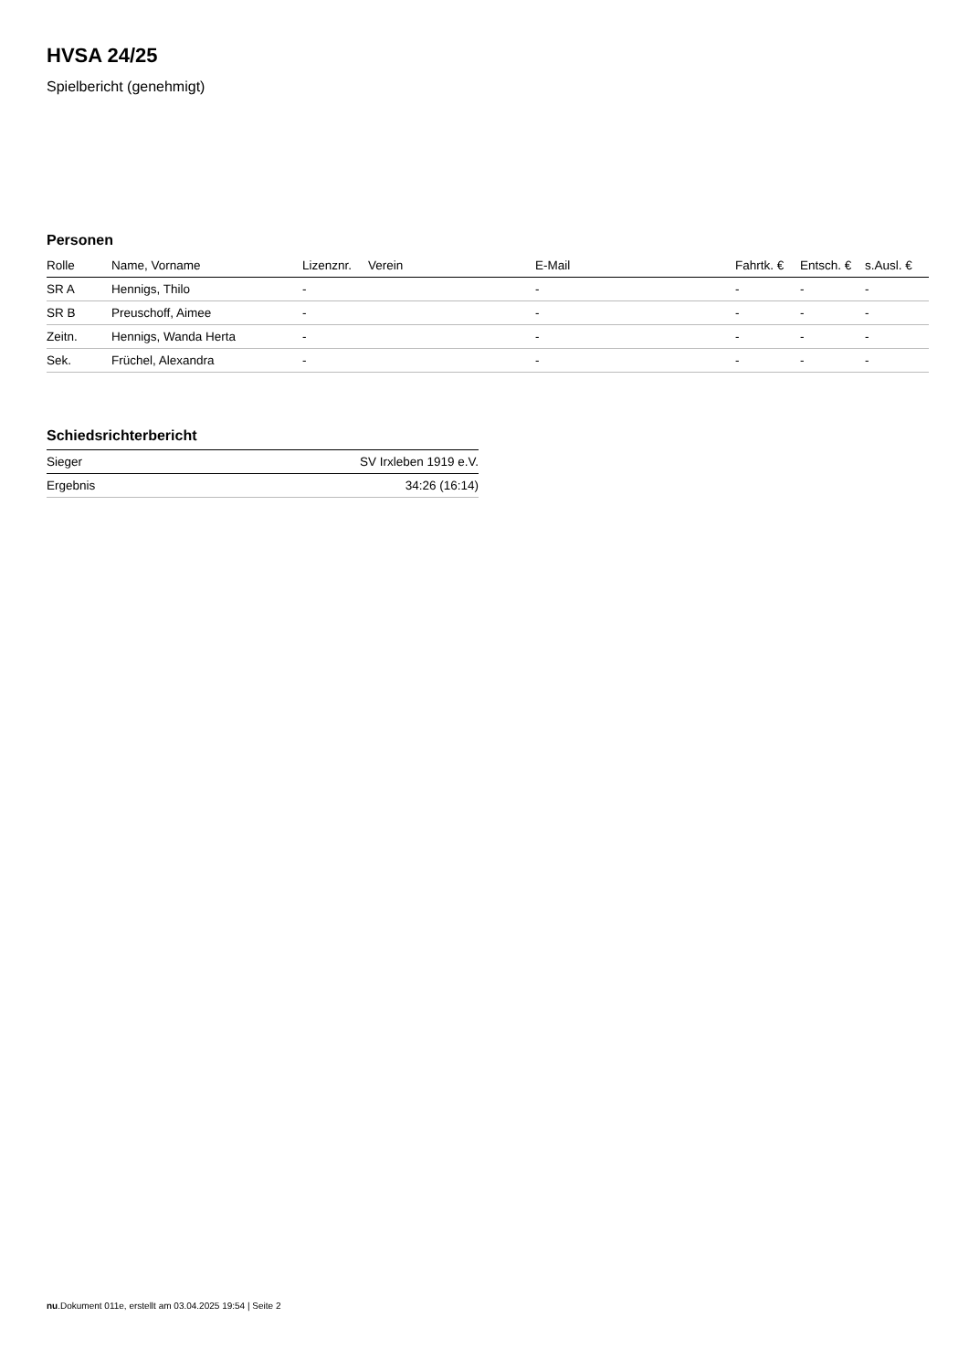HVSA 24/25
Spielbericht (genehmigt)
Personen
| Rolle | Name, Vorname | Lizenznr. | Verein | E-Mail | Fahrtk. € | Entsch. € | s.Ausl. € |
| --- | --- | --- | --- | --- | --- | --- | --- |
| SR A | Hennigs, Thilo | - | | - | - | - | - |
| SR B | Preuschoff, Aimee | - | | - | - | - | - |
| Zeitn. | Hennigs, Wanda Herta | - | | - | - | - | - |
| Sek. | Früchel, Alexandra | - | | - | - | - | - |
Schiedsrichterbericht
| Sieger | SV Irxleben 1919 e.V. |
| Ergebnis | 34:26 (16:14) |
nu.Dokument 011e, erstellt am 03.04.2025 19:54 | Seite 2